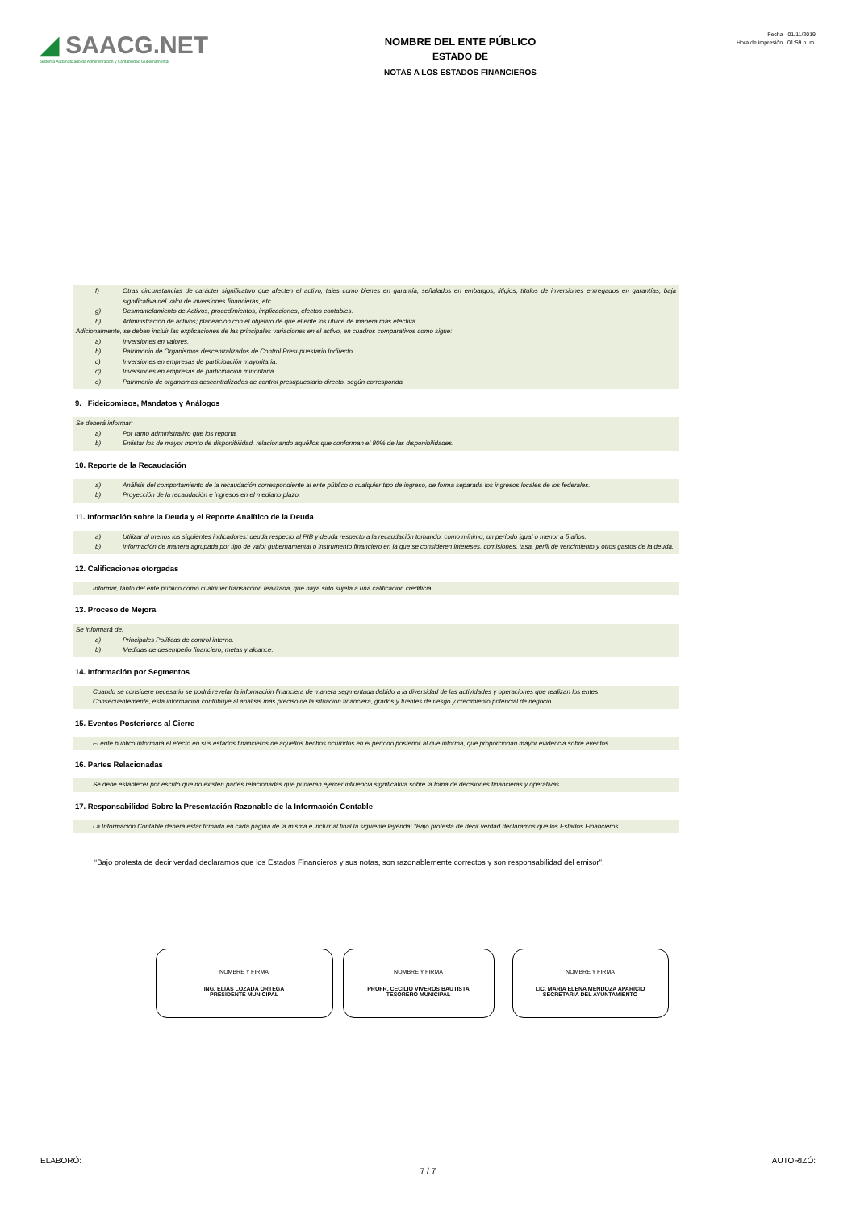◢ SAACG.NET
Sistema Automatizado de Administración y Contabilidad Gubernamental
NOMBRE DEL ENTE PÚBLICO
ESTADO DE
NOTAS A LOS ESTADOS FINANCIEROS
Fecha 01/11/2019
Hora de impresión 01:59 p. m.
f) Otras circunstancias de carácter significativo que afecten el activo, tales como bienes en garantía, señalados en embargos, litigios, títulos de inversiones entregados en garantías, baja significativa del valor de inversiones financieras, etc.
g) Desmantelamiento de Activos, procedimientos, implicaciones, efectos contables.
h) Administración de activos; planeación con el objetivo de que el ente los utilice de manera más efectiva.
Adicionalmente, se deben incluir las explicaciones de las principales variaciones en el activo, en cuadros comparativos como sigue:
a) Inversiones en valores.
b) Patrimonio de Organismos descentralizados de Control Presupuestario Indirecto.
c) Inversiones en empresas de participación mayoritaria.
d) Inversiones en empresas de participación minoritaria.
e) Patrimonio de organismos descentralizados de control presupuestario directo, según corresponda.
9. Fideicomisos, Mandatos y Análogos
Se deberá informar:
a) Por ramo administrativo que los reporta.
b) Enlistar los de mayor monto de disponibilidad, relacionando aquéllos que conforman el 80% de las disponibilidades.
10. Reporte de la Recaudación
a) Análisis del comportamiento de la recaudación correspondiente al ente público o cualquier tipo de ingreso, de forma separada los ingresos locales de los federales.
b) Proyección de la recaudación e ingresos en el mediano plazo.
11. Información sobre la Deuda y el Reporte Analítico de la Deuda
a) Utilizar al menos los siguientes indicadores: deuda respecto al PIB y deuda respecto a la recaudación tomando, como mínimo, un período igual o menor a 5 años.
b) Información de manera agrupada por tipo de valor gubernamental o instrumento financiero en la que se consideren intereses, comisiones, tasa, perfil de vencimiento y otros gastos de la deuda.
12. Calificaciones otorgadas
Informar, tanto del ente público como cualquier transacción realizada, que haya sido sujeta a una calificación crediticia.
13. Proceso de Mejora
Se informará de:
a) Principales Políticas de control interno.
b) Medidas de desempeño financiero, metas y alcance.
14. Información por Segmentos
Cuando se considere necesario se podrá revelar la información financiera de manera segmentada debido a la diversidad de las actividades y operaciones que realizan los entes
Consecuentemente, esta información contribuye al análisis más preciso de la situación financiera, grados y fuentes de riesgo y crecimiento potencial de negocio.
15. Eventos Posteriores al Cierre
El ente público informará el efecto en sus estados financieros de aquellos hechos ocurridos en el período posterior al que informa, que proporcionan mayor evidencia sobre eventos
16. Partes Relacionadas
Se debe establecer por escrito que no existen partes relacionadas que pudieran ejercer influencia significativa sobre la toma de decisiones financieras y operativas.
17. Responsabilidad Sobre la Presentación Razonable de la Información Contable
La Información Contable deberá estar firmada en cada página de la misma e incluir al final la siguiente leyenda: “Bajo protesta de decir verdad declaramos que los Estados Financieros
“Bajo protesta de decir verdad declaramos que los Estados Financieros y sus notas, son razonablemente correctos y son responsabilidad del emisor”.
NOMBRE Y FIRMA
ING. ELIAS LOZADA ORTEGA
PRESIDENTE MUNICIPAL
NOMBRE Y FIRMA
PROFR. CECILIO VIVEROS BAUTISTA
TESORERO MUNICIPAL
NOMBRE Y FIRMA
LIC. MARIA ELENA MENDOZA APARICIO
SECRETARIA DEL AYUNTAMIENTO
ELABORÓ: AUTORIZÓ:
7 / 7